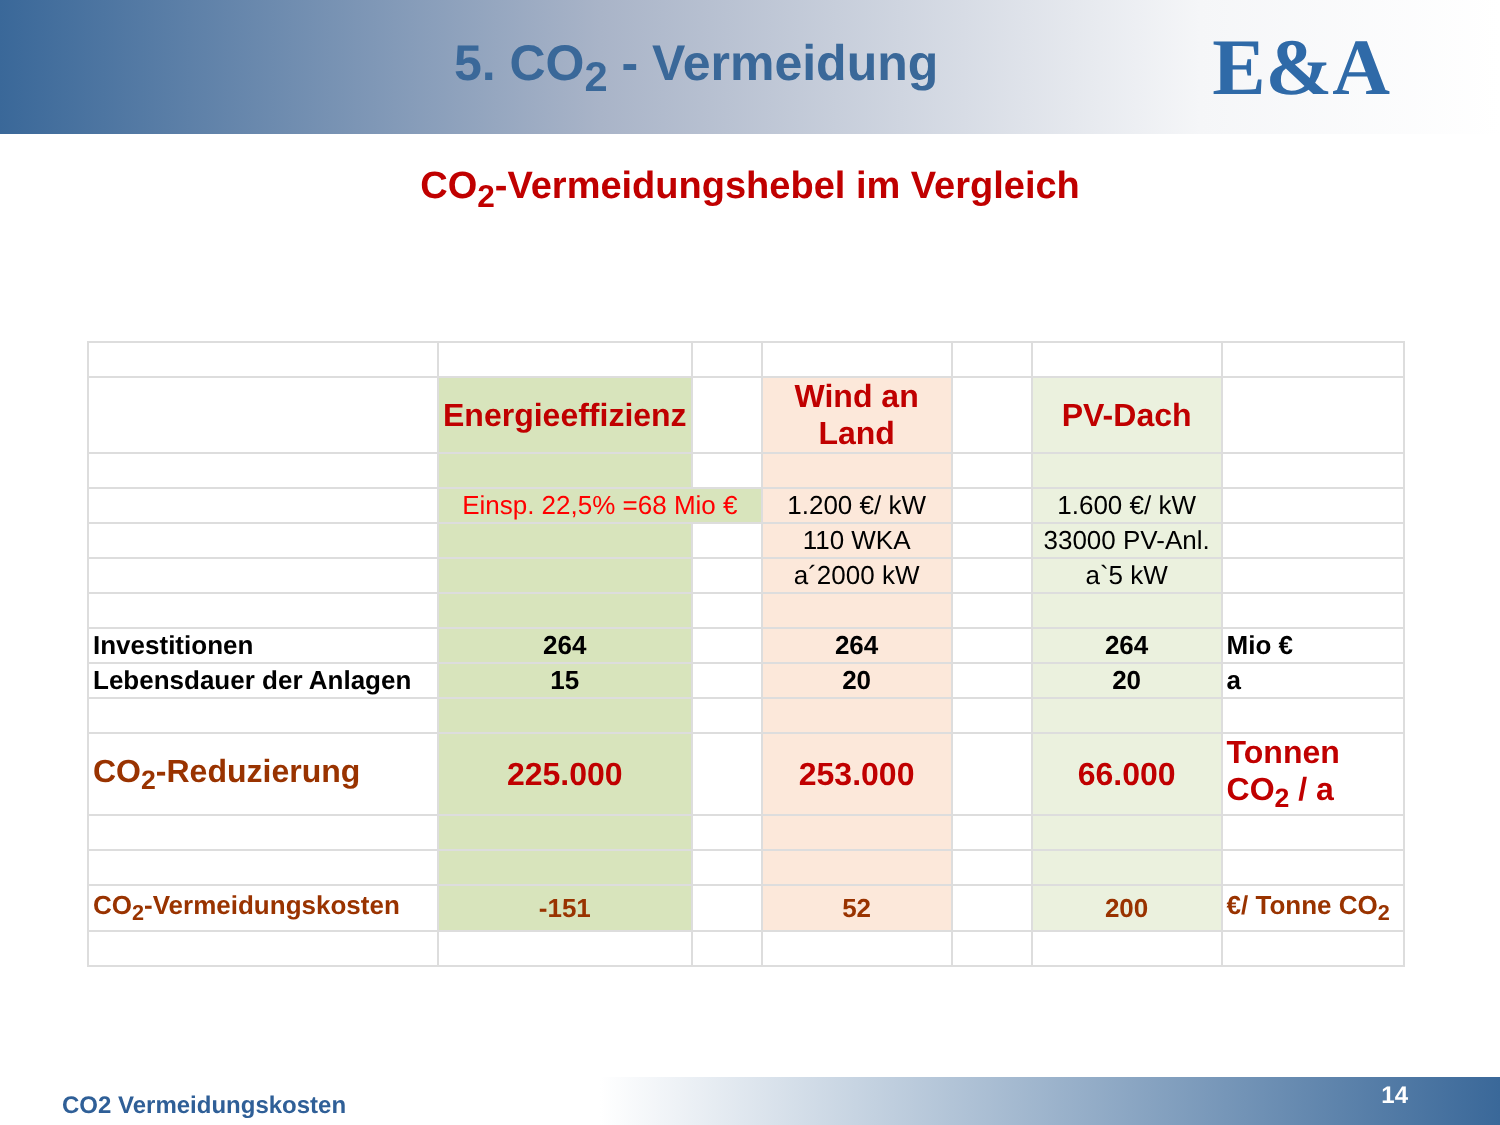5. CO<sub>2</sub> - Vermeidung
E&A
CO<sub>2</sub>-Vermeidungshebel im Vergleich
| | Energieeffizienz | | Wind an Land | | PV-Dach | |
| | Einsp. 22,5% =68 Mio € | | 1.200 €/ kW | | 1.600 €/ kW | |
| | | | 110 WKA | | 33000 PV-Anl. | |
| | | | a´2000 kW | | a`5 kW | |
| Investitionen | 264 | | 264 | | 264 | Mio € |
| Lebensdauer der Anlagen | 15 | | 20 | | 20 | a |
| CO<sub>2</sub>-Reduzierung | 225.000 | | 253.000 | | 66.000 | Tonnen CO<sub>2</sub> / a |
| CO<sub>2</sub>-Vermeidungskosten | -151 | | 52 | | 200 | €/ Tonne CO<sub>2</sub> |
CO2 Vermeidungskosten 14